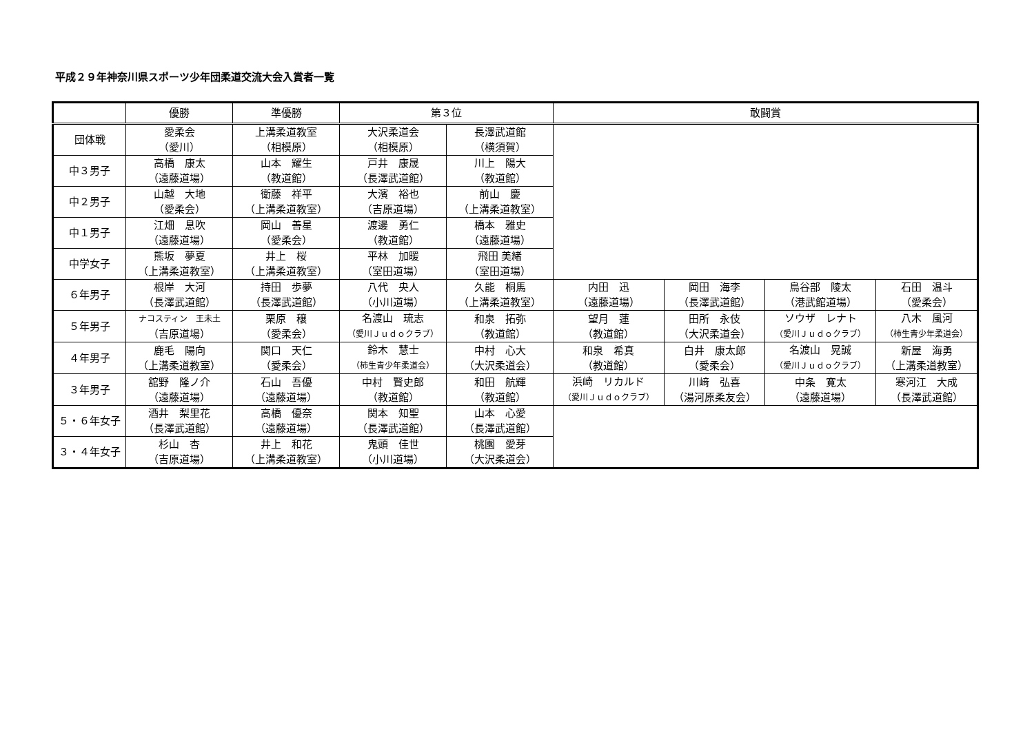平成２９年神奈川県スポーツ少年団柔道交流大会入賞者一覧
| | 優勝 | 準優勝 | 第３位 | | 敢闘賞 | | | |
| --- | --- | --- | --- | --- | --- | --- | --- | --- |
| 団体戦 | 愛柔会 （愛川） | 上溝柔道教室 （相模原） | 大沢柔道会 （相模原） | 長澤武道館 （横須賀） | | | | |
| 中３男子 | 高橋 康太 （遠藤道場） | 山本 耀生 （教道館） | 戸井 康晟 （長澤武道館） | 川上 陽大 （教道館） | | | | |
| 中２男子 | 山越 大地 （愛柔会） | 衛藤 祥平 （上溝柔道教室） | 大濱 裕也 （吉原道場） | 前山 慶 （上溝柔道教室） | | | | |
| 中１男子 | 江畑 息吹 （遠藤道場） | 岡山 善星 （愛柔会） | 渡邊 勇仁 （教道館） | 橋本 雅史 （遠藤道場） | | | | |
| 中学女子 | 熊坂 夢夏 （上溝柔道教室） | 井上 桜 （上溝柔道教室） | 平林 加暖 （室田道場） | 飛田 美緒 （室田道場） | | | | |
| ６年男子 | 根岸 大河 （長澤武道館） | 持田 歩夢 （長澤武道館） | 八代 央人 （小川道場） | 久能 桐馬 （上溝柔道教室） | 内田 迅 （遠藤道場） | 岡田 海李 （長澤武道館） | 鳥谷部 陵太 （港武館道場） | 石田 温斗 （愛柔会） |
| ５年男子 | ナコスティン 王未土 （吉原道場） | 栗原 穣 （愛柔会） | 名渡山 琉志 （愛川Ｊｕｄｏクラブ） | 和泉 拓弥 （教道館） | 望月 蓮 （教道館） | 田所 永伎 （大沢柔道会） | ソウザ レナト （愛川Ｊｕｄｏクラブ） | 八木 風河 （柿生青少年柔道会） |
| ４年男子 | 鹿毛 陽向 （上溝柔道教室） | 関口 天仁 （愛柔会） | 鈴木 慧士 （柿生青少年柔道会） | 中村 心大 （大沢柔道会） | 和泉 希真 （教道館） | 白井 康太郎 （愛柔会） | 名渡山 晃誠 （愛川Ｊｕｄｏクラブ） | 新屋 海勇 （上溝柔道教室） |
| ３年男子 | 舘野 隆ノ介 （遠藤道場） | 石山 吾優 （遠藤道場） | 中村 賢史郎 （教道館） | 和田 航輝 （教道館） | 浜崎 リカルド （愛川Ｊｕｄｏクラブ） | 川﨑 弘喜 （湯河原柔友会） | 中条 寛太 （遠藤道場） | 寒河江 大成 （長澤武道館） |
| ５・６年女子 | 酒井 梨里花 （長澤武道館） | 高橋 優奈 （遠藤道場） | 関本 知聖 （長澤武道館） | 山本 心愛 （長澤武道館） | | | | |
| ３・４年女子 | 杉山 杏 （吉原道場） | 井上 和花 （上溝柔道教室） | 鬼頭 佳世 （小川道場） | 桃園 愛芽 （大沢柔道会） | | | | |